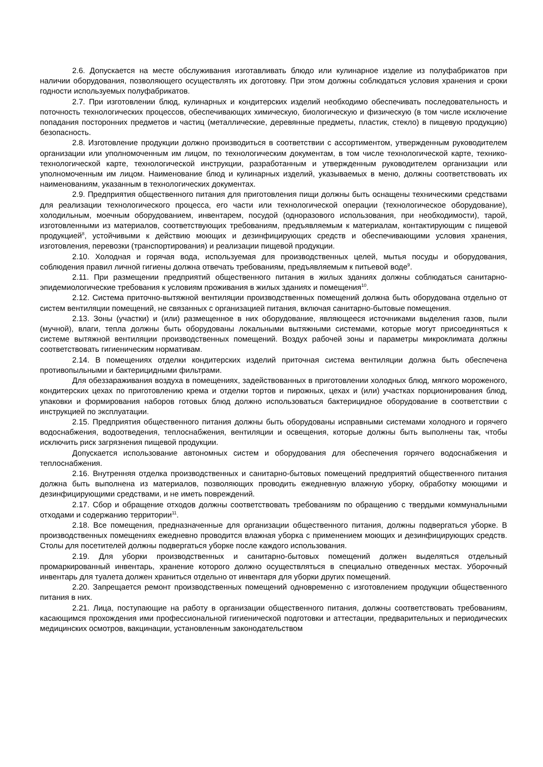2.6. Допускается на месте обслуживания изготавливать блюдо или кулинарное изделие из полуфабрикатов при наличии оборудования, позволяющего осуществлять их доготовку. При этом должны соблюдаться условия хранения и сроки годности используемых полуфабрикатов.
2.7. При изготовлении блюд, кулинарных и кондитерских изделий необходимо обеспечивать последовательность и поточность технологических процессов, обеспечивающих химическую, биологическую и физическую (в том числе исключение попадания посторонних предметов и частиц (металлические, деревянные предметы, пластик, стекло) в пищевую продукцию) безопасность.
2.8. Изготовление продукции должно производиться в соответствии с ассортиментом, утвержденным руководителем организации или уполномоченным им лицом, по технологическим документам, в том числе технологической карте, технико-технологической карте, технологической инструкции, разработанным и утвержденным руководителем организации или уполномоченным им лицом. Наименование блюд и кулинарных изделий, указываемых в меню, должны соответствовать их наименованиям, указанным в технологических документах.
2.9. Предприятия общественного питания для приготовления пищи должны быть оснащены техническими средствами для реализации технологического процесса, его части или технологической операции (технологическое оборудование), холодильным, моечным оборудованием, инвентарем, посудой (одноразового использования, при необходимости), тарой, изготовленными из материалов, соответствующих требованиям, предъявляемым к материалам, контактирующим с пищевой продукцией<sup>8</sup>, устойчивыми к действию моющих и дезинфицирующих средств и обеспечивающими условия хранения, изготовления, перевозки (транспортирования) и реализации пищевой продукции.
2.10. Холодная и горячая вода, используемая для производственных целей, мытья посуды и оборудования, соблюдения правил личной гигиены должна отвечать требованиям, предъявляемым к питьевой воде<sup>9</sup>.
2.11. При размещении предприятий общественного питания в жилых зданиях должны соблюдаться санитарно-эпидемиологические требования к условиям проживания в жилых зданиях и помещения<sup>10</sup>.
2.12. Система приточно-вытяжной вентиляции производственных помещений должна быть оборудована отдельно от систем вентиляции помещений, не связанных с организацией питания, включая санитарно-бытовые помещения.
2.13. Зоны (участки) и (или) размещенное в них оборудование, являющееся источниками выделения газов, пыли (мучной), влаги, тепла должны быть оборудованы локальными вытяжными системами, которые могут присоединяться к системе вытяжной вентиляции производственных помещений. Воздух рабочей зоны и параметры микроклимата должны соответствовать гигиеническим нормативам.
2.14. В помещениях отделки кондитерских изделий приточная система вентиляции должна быть обеспечена противопыльными и бактерицидными фильтрами.
Для обеззараживания воздуха в помещениях, задействованных в приготовлении холодных блюд, мягкого мороженого, кондитерских цехах по приготовлению крема и отделки тортов и пирожных, цехах и (или) участках порционирования блюд, упаковки и формирования наборов готовых блюд должно использоваться бактерицидное оборудование в соответствии с инструкцией по эксплуатации.
2.15. Предприятия общественного питания должны быть оборудованы исправными системами холодного и горячего водоснабжения, водоотведения, теплоснабжения, вентиляции и освещения, которые должны быть выполнены так, чтобы исключить риск загрязнения пищевой продукции.
Допускается использование автономных систем и оборудования для обеспечения горячего водоснабжения и теплоснабжения.
2.16. Внутренняя отделка производственных и санитарно-бытовых помещений предприятий общественного питания должна быть выполнена из материалов, позволяющих проводить ежедневную влажную уборку, обработку моющими и дезинфицирующими средствами, и не иметь повреждений.
2.17. Сбор и обращение отходов должны соответствовать требованиям по обращению с твердыми коммунальными отходами и содержанию территории<sup>11</sup>.
2.18. Все помещения, предназначенные для организации общественного питания, должны подвергаться уборке. В производственных помещениях ежедневно проводится влажная уборка с применением моющих и дезинфицирующих средств. Столы для посетителей должны подвергаться уборке после каждого использования.
2.19. Для уборки производственных и санитарно-бытовых помещений должен выделяться отдельный промаркированный инвентарь, хранение которого должно осуществляться в специально отведенных местах. Уборочный инвентарь для туалета должен храниться отдельно от инвентаря для уборки других помещений.
2.20. Запрещается ремонт производственных помещений одновременно с изготовлением продукции общественного питания в них.
2.21. Лица, поступающие на работу в организации общественного питания, должны соответствовать требованиям, касающимся прохождения ими профессиональной гигиенической подготовки и аттестации, предварительных и периодических медицинских осмотров, вакцинации, установленным законодательством